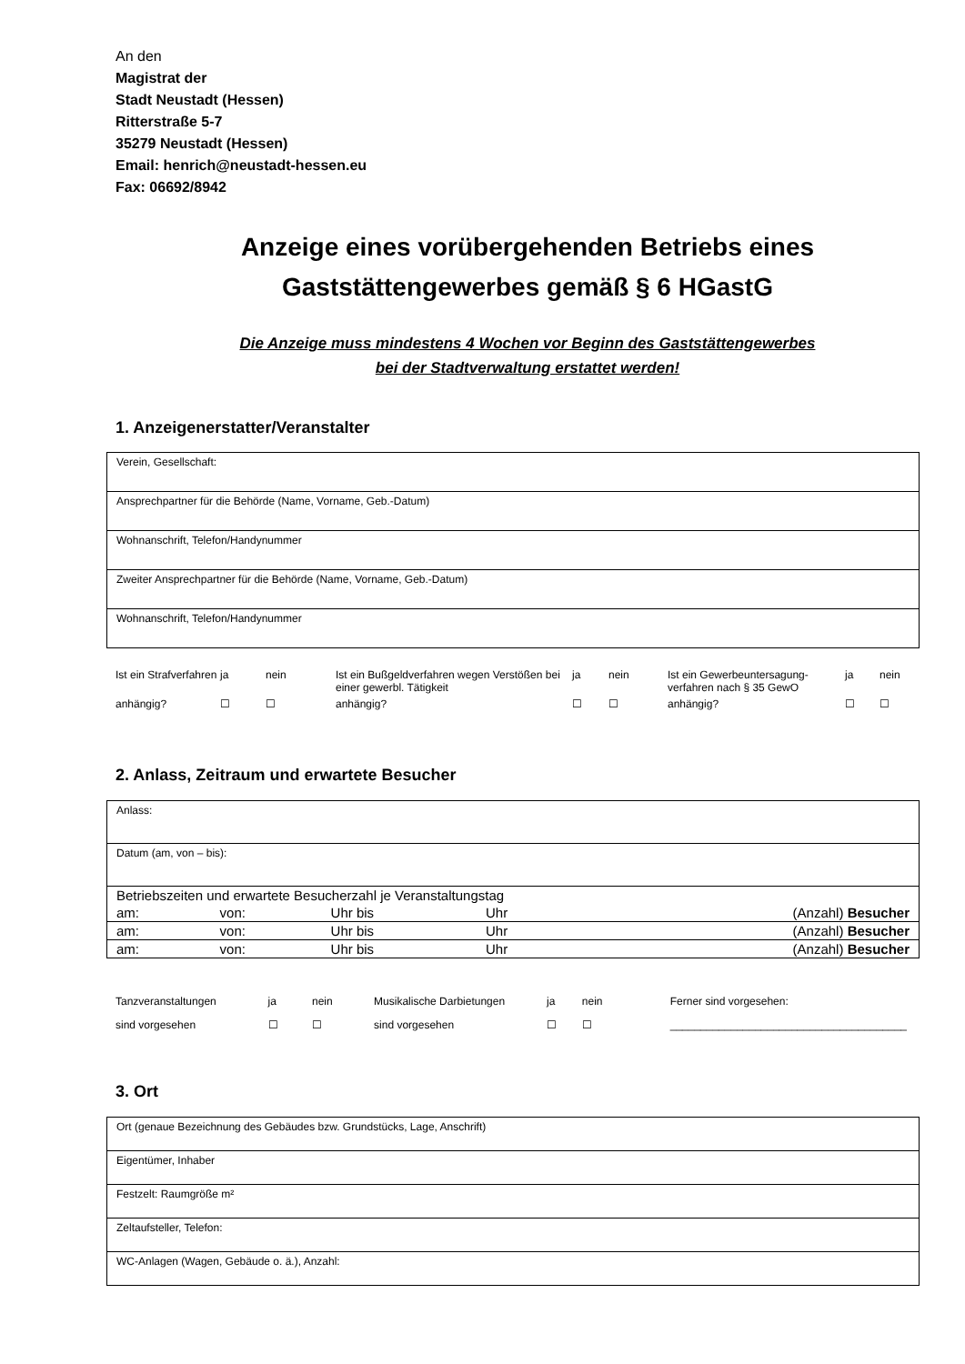An den
Magistrat der
Stadt Neustadt (Hessen)
Ritterstraße 5-7
35279 Neustadt (Hessen)
Email: henrich@neustadt-hessen.eu
Fax: 06692/8942
Anzeige eines vorübergehenden Betriebs eines
Gaststättengewerbes gemäß § 6 HGastG
Die Anzeige muss mindestens 4 Wochen vor Beginn des Gaststättengewerbes
bei der Stadtverwaltung erstattet werden!
1. Anzeigenerstatter/Veranstalter
| Verein, Gesellschaft: |
| Ansprechpartner für die Behörde (Name, Vorname, Geb.-Datum) |
| Wohnanschrift, Telefon/Handynummer |
| Zweiter Ansprechpartner für die Behörde (Name, Vorname, Geb.-Datum) |
| Wohnanschrift, Telefon/Handynummer |
| Ist ein Strafverfahren | ja | nein | Ist ein Bußgeldverfahren wegen Verstößen bei einer gewerbl. Tätigkeit | ja | nein | Ist ein Gewerbeuntersagung-verfahren nach § 35 GewO | ja | nein |
| anhängig? | ☐ | ☐ | anhängig? | ☐ | ☐ | anhängig? | ☐ | ☐ |
2. Anlass, Zeitraum und erwartete Besucher
| Anlass: |
| Datum (am, von – bis): |
| / Betriebszeiten und erwartete Besucherzahl je Veranstaltungstag / / / / / / am: / von: / Uhr bis / Uhr / (Anzahl) Besucher / / am: / von: / Uhr bis / Uhr / (Anzahl) Besucher / / am: / von: / Uhr bis / Uhr / (Anzahl) Besucher / |
| Tanzveranstaltungen | ja | nein | Musikalische Darbietungen | ja | nein | Ferner sind vorgesehen: |
| sind vorgesehen | ☐ | ☐ | sind vorgesehen | ☐ | ☐ | _______________________________________ |
3. Ort
| Ort (genaue Bezeichnung des Gebäudes bzw. Grundstücks, Lage, Anschrift) |
| Eigentümer, Inhaber |
| Festzelt: Raumgröße m² |
| Zeltaufsteller, Telefon: |
| WC-Anlagen (Wagen, Gebäude o. ä.), Anzahl: |